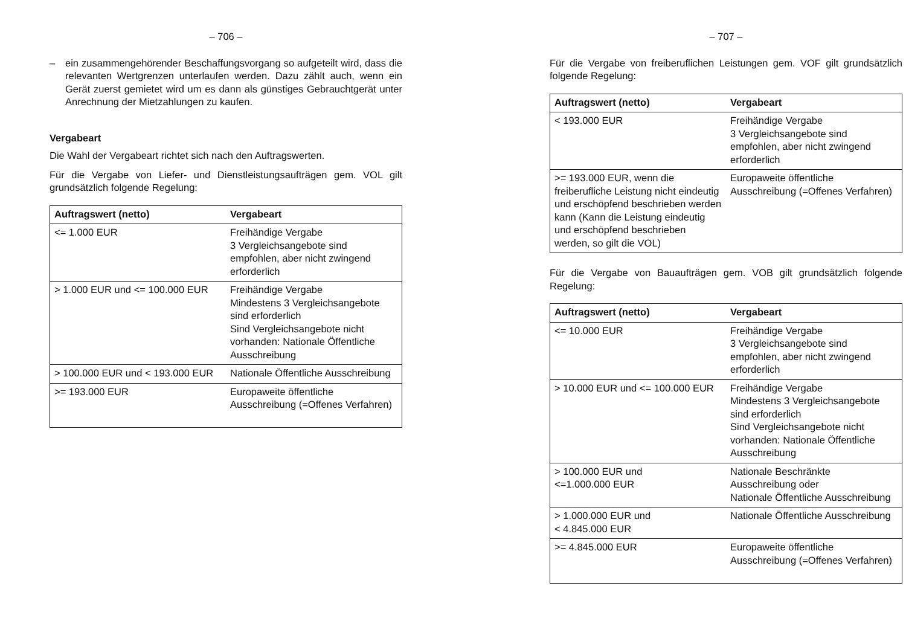– 706 –
– ein zusammengehörender Beschaffungsvorgang so aufgeteilt wird, dass die relevanten Wertgrenzen unterlaufen werden. Dazu zählt auch, wenn ein Gerät zuerst gemietet wird um es dann als günstiges Gebrauchtgerät unter Anrechnung der Mietzahlungen zu kaufen.
Vergabeart
Die Wahl der Vergabeart richtet sich nach den Auftragswerten.
Für die Vergabe von Liefer- und Dienstleistungsaufträgen gem. VOL gilt grundsätzlich folgende Regelung:
| Auftragswert (netto) | Vergabeart |
| --- | --- |
| <= 1.000 EUR | Freihändige Vergabe 3 Vergleichsangebote sind empfohlen, aber nicht zwingend erforderlich |
| > 1.000 EUR und <= 100.000 EUR | Freihändige Vergabe Mindestens 3 Vergleichsangebote sind erforderlich Sind Vergleichsangebote nicht vorhanden: Nationale Öffentliche Ausschreibung |
| > 100.000 EUR und < 193.000 EUR | Nationale Öffentliche Ausschreibung |
| >= 193.000 EUR | Europaweite öffentliche Ausschreibung (=Offenes Verfahren) |
– 707 –
Für die Vergabe von freiberuflichen Leistungen gem. VOF gilt grundsätzlich folgende Regelung:
| Auftragswert (netto) | Vergabeart |
| --- | --- |
| < 193.000 EUR | Freihändige Vergabe 3 Vergleichsangebote sind empfohlen, aber nicht zwingend erforderlich |
| >= 193.000 EUR, wenn die freiberufliche Leistung nicht eindeutig und erschöpfend beschrieben werden kann (Kann die Leistung eindeutig und erschöpfend beschrieben werden, so gilt die VOL) | Europaweite öffentliche Ausschreibung (=Offenes Verfahren) |
Für die Vergabe von Bauaufträgen gem. VOB gilt grundsätzlich folgende Regelung:
| Auftragswert (netto) | Vergabeart |
| --- | --- |
| <= 10.000 EUR | Freihändige Vergabe 3 Vergleichsangebote sind empfohlen, aber nicht zwingend erforderlich |
| > 10.000 EUR und <= 100.000 EUR | Freihändige Vergabe Mindestens 3 Vergleichsangebote sind erforderlich Sind Vergleichsangebote nicht vorhanden: Nationale Öffentliche Ausschreibung |
| > 100.000 EUR und <=1.000.000 EUR | Nationale Beschränkte Ausschreibung oder Nationale Öffentliche Ausschreibung |
| > 1.000.000 EUR und < 4.845.000 EUR | Nationale Öffentliche Ausschreibung |
| >= 4.845.000 EUR | Europaweite öffentliche Ausschreibung (=Offenes Verfahren) |